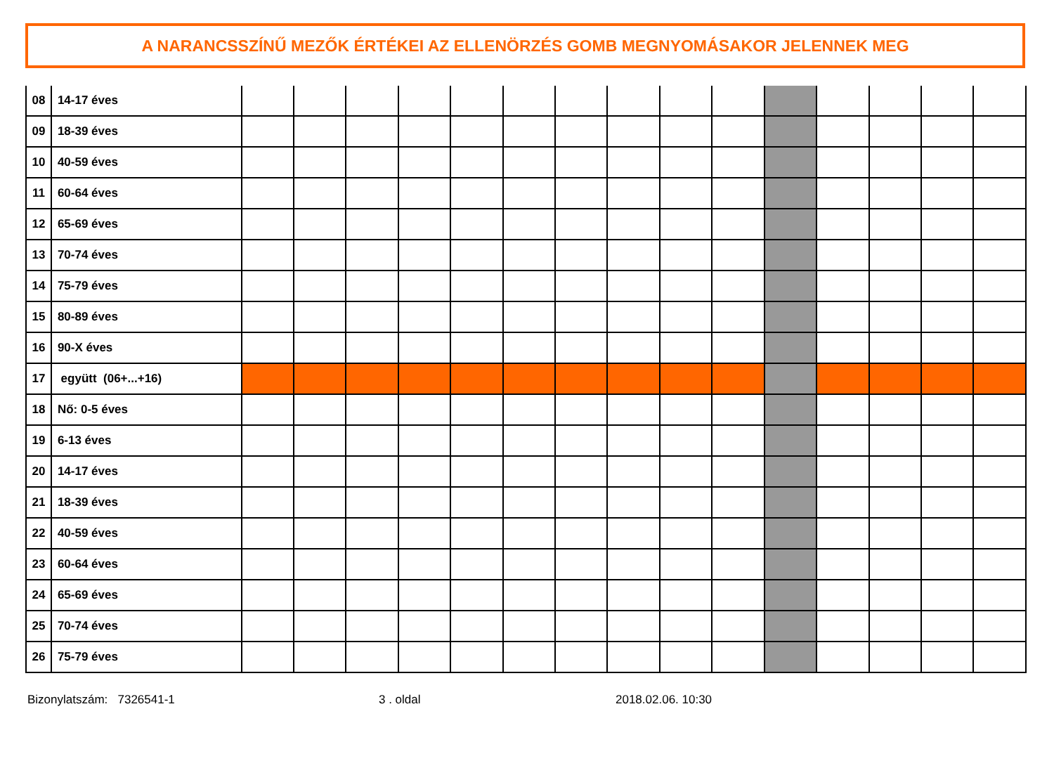A NARANCSSZÍNŰ MEZŐK ÉRTÉKEI AZ ELLENÖRZÉS GOMB MEGNYOMÁSAKOR JELENNEK MEG
| 08 | 14-17 éves | | | | | | | | | | | | | | | |
| 09 | 18-39 éves | | | | | | | | | | | | | | | |
| 10 | 40-59 éves | | | | | | | | | | | | | | | |
| 11 | 60-64 éves | | | | | | | | | | | | | | | |
| 12 | 65-69 éves | | | | | | | | | | | | | | | |
| 13 | 70-74 éves | | | | | | | | | | | | | | | |
| 14 | 75-79 éves | | | | | | | | | | | | | | | |
| 15 | 80-89 éves | | | | | | | | | | | | | | | |
| 16 | 90-X éves | | | | | | | | | | | | | | | |
| 17 | együtt (06+...+16) | | | | | | | | | | | | | | | |
| 18 | Nő: 0-5 éves | | | | | | | | | | | | | | | |
| 19 | 6-13 éves | | | | | | | | | | | | | | | |
| 20 | 14-17 éves | | | | | | | | | | | | | | | |
| 21 | 18-39 éves | | | | | | | | | | | | | | | |
| 22 | 40-59 éves | | | | | | | | | | | | | | | |
| 23 | 60-64 éves | | | | | | | | | | | | | | | |
| 24 | 65-69 éves | | | | | | | | | | | | | | | |
| 25 | 70-74 éves | | | | | | | | | | | | | | | |
| 26 | 75-79 éves | | | | | | | | | | | | | | | |
Bizonylatszám: 7326541-1 3 . oldal 2018.02.06. 10:30